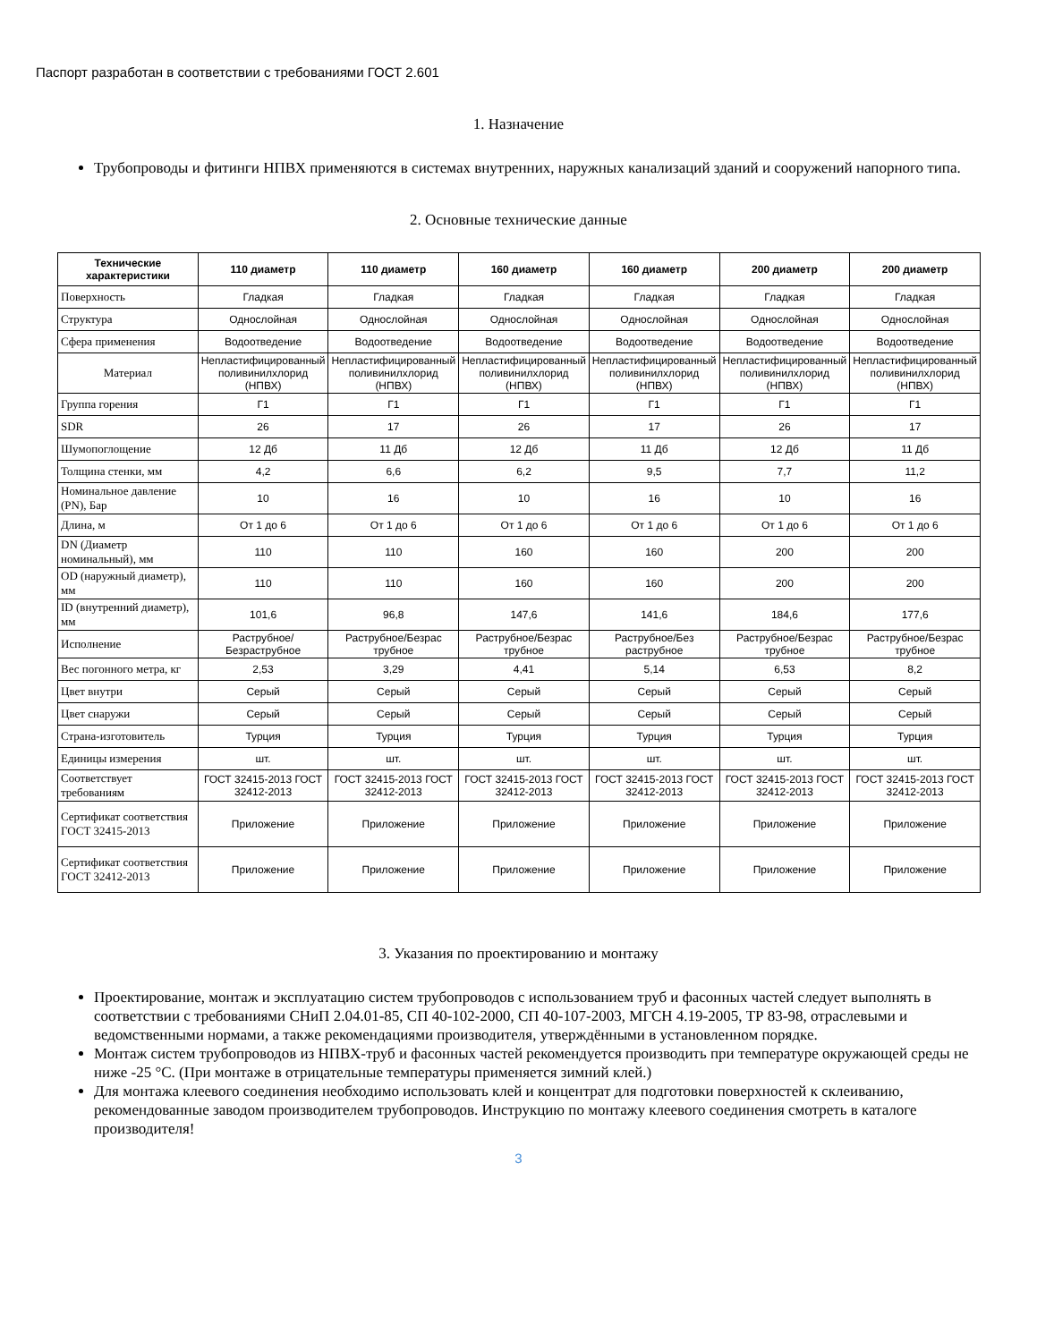Паспорт разработан в соответствии с требованиями ГОСТ 2.601
1. Назначение
Трубопроводы и фитинги НПВХ применяются в системах внутренних, наружных канализаций зданий и сооружений напорного типа.
2. Основные технические данные
| Технические характеристики | 110 диаметр | 110 диаметр | 160 диаметр | 160 диаметр | 200 диаметр | 200 диаметр |
| --- | --- | --- | --- | --- | --- | --- |
| Поверхность | Гладкая | Гладкая | Гладкая | Гладкая | Гладкая | Гладкая |
| Структура | Однослойная | Однослойная | Однослойная | Однослойная | Однослойная | Однослойная |
| Сфера применения | Водоотведение | Водоотведение | Водоотведение | Водоотведение | Водоотведение | Водоотведение |
| Материал | Непластифицированный поливинилхлорид (НПВХ) | Непластифицированный поливинилхлорид (НПВХ) | Непластифицированный поливинилхлорид (НПВХ) | Непластифицированный поливинилхлорид (НПВХ) | Непластифицированный поливинилхлорид (НПВХ) | Непластифицированный поливинилхлорид (НПВХ) |
| Группа горения | Г1 | Г1 | Г1 | Г1 | Г1 | Г1 |
| SDR | 26 | 17 | 26 | 17 | 26 | 17 |
| Шумопоглощение | 12 Дб | 11 Дб | 12 Дб | 11 Дб | 12 Дб | 11 Дб |
| Толщина стенки, мм | 4,2 | 6,6 | 6,2 | 9,5 | 7,7 | 11,2 |
| Номинальное давление (PN), Бар | 10 | 16 | 10 | 16 | 10 | 16 |
| Длина, м | От 1 до 6 | От 1 до 6 | От 1 до 6 | От 1 до 6 | От 1 до 6 | От 1 до 6 |
| DN (Диаметр номинальный), мм | 110 | 110 | 160 | 160 | 200 | 200 |
| OD (наружный диаметр), мм | 110 | 110 | 160 | 160 | 200 | 200 |
| ID (внутренний диаметр), мм | 101,6 | 96,8 | 147,6 | 141,6 | 184,6 | 177,6 |
| Исполнение | Раструбное/Безраструбное | Раструбное/Безрас трубное | Раструбное/Безрас трубное | Раструбное/Без раструбное | Раструбное/Безрас трубное | Раструбное/Безрас трубное |
| Вес погонного метра, кг | 2,53 | 3,29 | 4,41 | 5,14 | 6,53 | 8,2 |
| Цвет внутри | Серый | Серый | Серый | Серый | Серый | Серый |
| Цвет снаружи | Серый | Серый | Серый | Серый | Серый | Серый |
| Страна-изготовитель | Турция | Турция | Турция | Турция | Турция | Турция |
| Единицы измерения | шт. | шт. | шт. | шт. | шт. | шт. |
| Соответствует требованиям | ГОСТ 32415-2013 ГОСТ 32412-2013 | ГОСТ 32415-2013 ГОСТ 32412-2013 | ГОСТ 32415-2013 ГОСТ 32412-2013 | ГОСТ 32415-2013 ГОСТ 32412-2013 | ГОСТ 32415-2013 ГОСТ 32412-2013 | ГОСТ 32415-2013 ГОСТ 32412-2013 |
| Сертификат соответствия ГОСТ 32415-2013 | Приложение | Приложение | Приложение | Приложение | Приложение | Приложение |
| Сертификат соответствия ГОСТ 32412-2013 | Приложение | Приложение | Приложение | Приложение | Приложение | Приложение |
3. Указания по проектированию и монтажу
Проектирование, монтаж и эксплуатацию систем трубопроводов с использованием труб и фасонных частей следует выполнять в соответствии с требованиями СНиП 2.04.01-85, СП 40-102-2000, СП 40-107-2003, МГСН 4.19-2005, ТР 83-98, отраслевыми и ведомственными нормами, а также рекомендациями производителя, утверждёнными в установленном порядке.
Монтаж систем трубопроводов из НПВХ-труб и фасонных частей рекомендуется производить при температуре окружающей среды не ниже -25 °С. (При монтаже в отрицательные температуры применяется зимний клей.)
Для монтажа клеевого соединения необходимо использовать клей и концентрат для подготовки поверхностей к склеиванию, рекомендованные заводом производителем трубопроводов. Инструкцию по монтажу клеевого соединения смотреть в каталоге производителя!
3